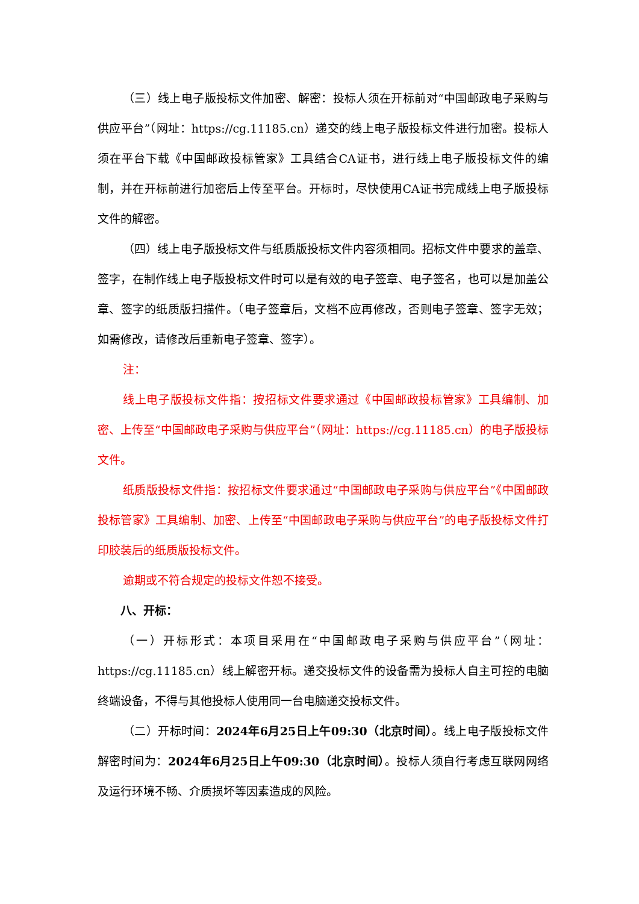（三）线上电子版投标文件加密、解密：投标人须在开标前对“中国邮政电子采购与供应平台”（网址：https://cg.11185.cn）递交的线上电子版投标文件进行加密。投标人须在平台下载《中国邮政投标管家》工具结合CA证书，进行线上电子版投标文件的编制，并在开标前进行加密后上传至平台。开标时，尽快使用CA证书完成线上电子版投标文件的解密。
（四）线上电子版投标文件与纸质版投标文件内容须相同。招标文件中要求的盖章、签字，在制作线上电子版投标文件时可以是有效的电子签章、电子签名，也可以是加盖公章、签字的纸质版扫描件。（电子签章后，文档不应再修改，否则电子签章、签字无效；如需修改，请修改后重新电子签章、签字）。
注：
线上电子版投标文件指：按招标文件要求通过《中国邮政投标管家》工具编制、加密、上传至“中国邮政电子采购与供应平台”（网址：https://cg.11185.cn）的电子版投标文件。
纸质版投标文件指：按招标文件要求通过“中国邮政电子采购与供应平台”《中国邮政投标管家》工具编制、加密、上传至“中国邮政电子采购与供应平台”的电子版投标文件打印胶装后的纸质版投标文件。
逾期或不符合规定的投标文件恕不接受。
八、开标：
（一）开标形式：本项目采用在“中国邮政电子采购与供应平台”（网址：https://cg.11185.cn）线上解密开标。递交投标文件的设备需为投标人自主可控的电脑终端设备，不得与其他投标人使用同一台电脑递交投标文件。
（二）开标时间：2024年6月25日上午09:30（北京时间）。线上电子版投标文件解密时间为：2024年6月25日上午09:30（北京时间）。投标人须自行考虑互联网网络及运行环境不畅、介质损坏等因素造成的风险。